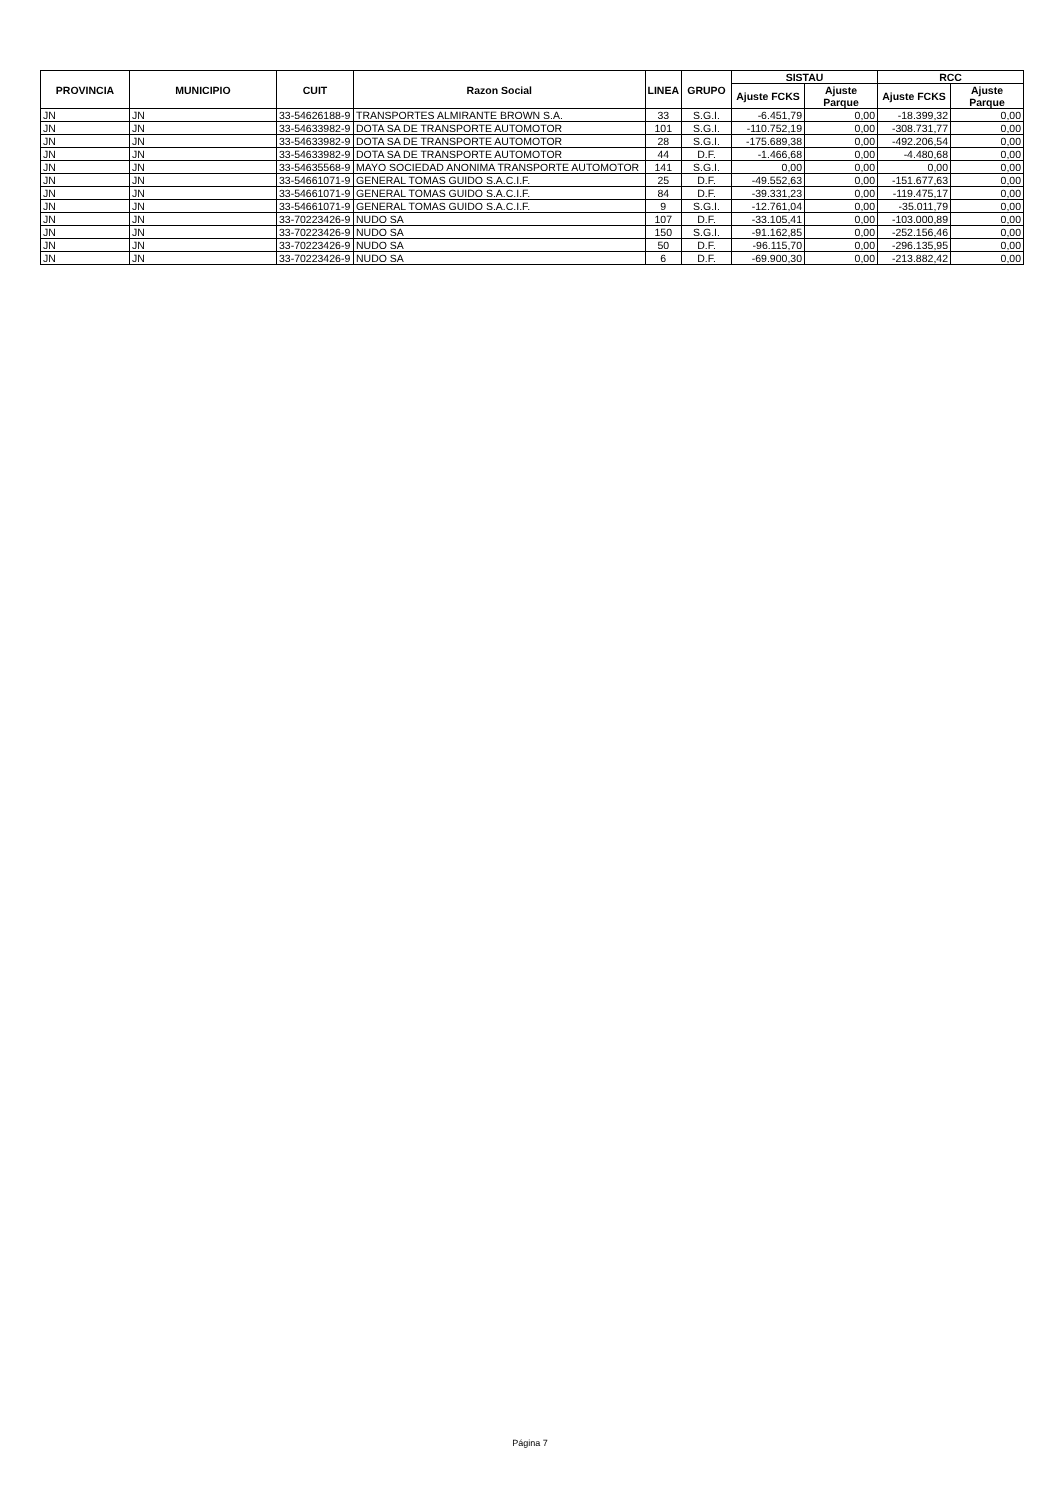| PROVINCIA | MUNICIPIO | CUIT | Razon Social | LINEA | GRUPO | SISTAU | | RCC | |
| --- | --- | --- | --- | --- | --- | --- | --- | --- | --- |
| | | | | | | Ajuste FCKS | Ajuste Parque | Ajuste FCKS | Ajuste Parque |
| JN | JN | 33-54626188-9 | TRANSPORTES ALMIRANTE BROWN S.A. | 33 | S.G.I. | -6.451,79 | 0,00 | -18.399,32 | 0,00 |
| JN | JN | 33-54633982-9 | DOTA SA DE TRANSPORTE AUTOMOTOR | 101 | S.G.I. | -110.752,19 | 0,00 | -308.731,77 | 0,00 |
| JN | JN | 33-54633982-9 | DOTA SA DE TRANSPORTE AUTOMOTOR | 28 | S.G.I. | -175.689,38 | 0,00 | -492.206,54 | 0,00 |
| JN | JN | 33-54633982-9 | DOTA SA DE TRANSPORTE AUTOMOTOR | 44 | D.F. | -1.466,68 | 0,00 | -4.480,68 | 0,00 |
| JN | JN | 33-54635568-9 | MAYO SOCIEDAD ANONIMA TRANSPORTE AUTOMOTOR | 141 | S.G.I. | 0,00 | 0,00 | 0,00 | 0,00 |
| JN | JN | 33-54661071-9 | GENERAL TOMAS GUIDO S.A.C.I.F. | 25 | D.F. | -49.552,63 | 0,00 | -151.677,63 | 0,00 |
| JN | JN | 33-54661071-9 | GENERAL TOMAS GUIDO S.A.C.I.F. | 84 | D.F. | -39.331,23 | 0,00 | -119.475,17 | 0,00 |
| JN | JN | 33-54661071-9 | GENERAL TOMAS GUIDO S.A.C.I.F. | 9 | S.G.I. | -12.761,04 | 0,00 | -35.011,79 | 0,00 |
| JN | JN | 33-70223426-9 | NUDO SA | 107 | D.F. | -33.105,41 | 0,00 | -103.000,89 | 0,00 |
| JN | JN | 33-70223426-9 | NUDO SA | 150 | S.G.I. | -91.162,85 | 0,00 | -252.156,46 | 0,00 |
| JN | JN | 33-70223426-9 | NUDO SA | 50 | D.F. | -96.115,70 | 0,00 | -296.135,95 | 0,00 |
| JN | JN | 33-70223426-9 | NUDO SA | 6 | D.F. | -69.900,30 | 0,00 | -213.882,42 | 0,00 |
Página 7